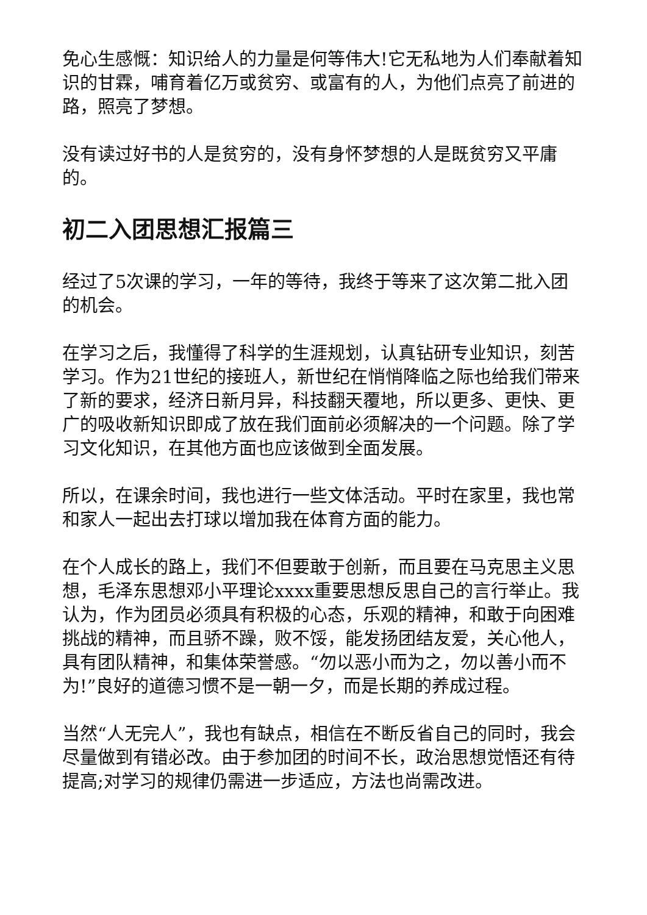免心生感慨：知识给人的力量是何等伟大!它无私地为人们奉献着知识的甘霖，哺育着亿万或贫穷、或富有的人，为他们点亮了前进的路，照亮了梦想。
没有读过好书的人是贫穷的，没有身怀梦想的人是既贫穷又平庸的。
初二入团思想汇报篇三
经过了5次课的学习，一年的等待，我终于等来了这次第二批入团的机会。
在学习之后，我懂得了科学的生涯规划，认真钻研专业知识，刻苦学习。作为21世纪的接班人，新世纪在悄悄降临之际也给我们带来了新的要求，经济日新月异，科技翻天覆地，所以更多、更快、更广的吸收新知识即成了放在我们面前必须解决的一个问题。除了学习文化知识，在其他方面也应该做到全面发展。
所以，在课余时间，我也进行一些文体活动。平时在家里，我也常和家人一起出去打球以增加我在体育方面的能力。
在个人成长的路上，我们不但要敢于创新，而且要在马克思主义思想，毛泽东思想邓小平理论xxxx重要思想反思自己的言行举止。我认为，作为团员必须具有积极的心态，乐观的精神，和敢于向困难挑战的精神，而且骄不躁，败不馁，能发扬团结友爱，关心他人，具有团队精神，和集体荣誉感。“勿以恶小而为之，勿以善小而不为!”良好的道德习惯不是一朝一夕，而是长期的养成过程。
当然“人无完人”，我也有缺点，相信在不断反省自己的同时，我会尽量做到有错必改。由于参加团的时间不长，政治思想觉悟还有待提高;对学习的规律仍需进一步适应，方法也尚需改进。